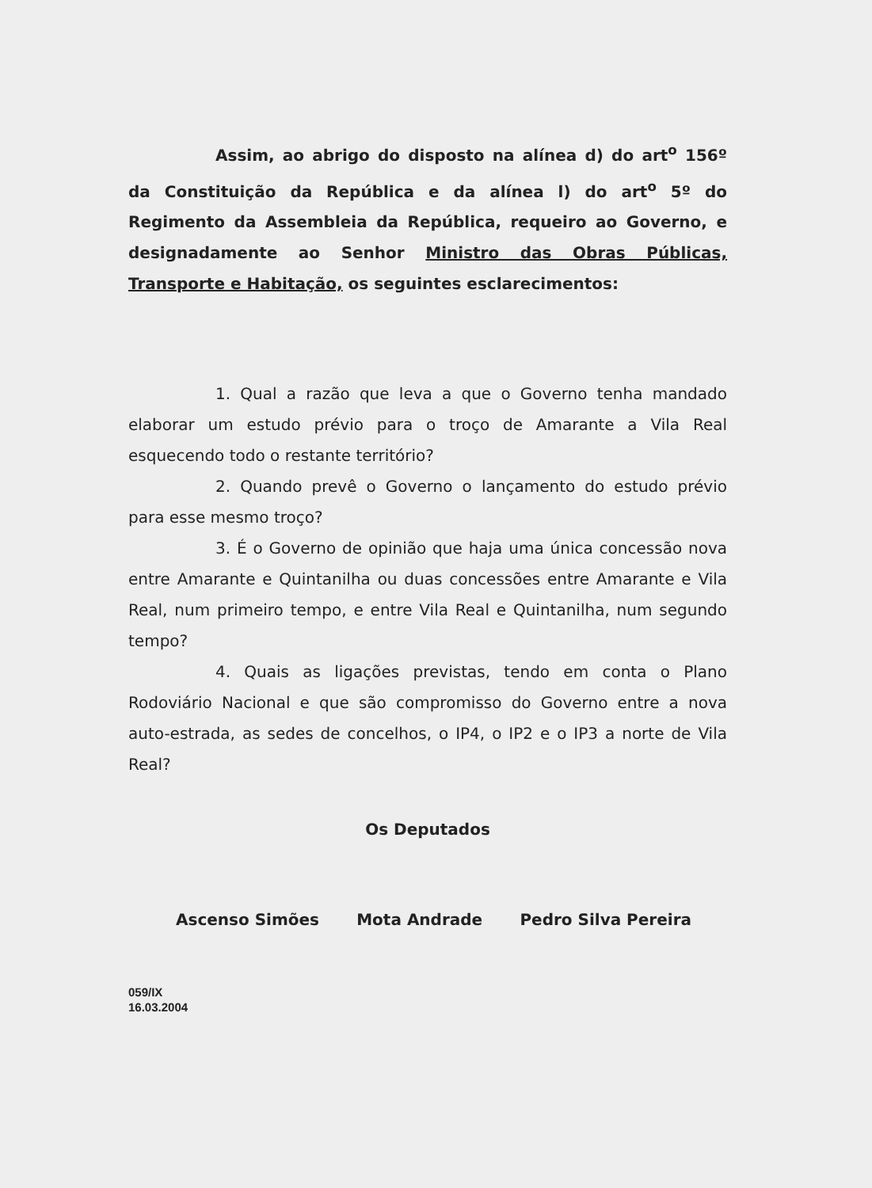Assim, ao abrigo do disposto na alínea d) do art<sup>o</sup> 156º da Constituição da República e da alínea l) do art<sup>o</sup> 5º do Regimento da Assembleia da República, requeiro ao Governo, e designadamente ao Senhor Ministro das Obras Públicas, Transporte e Habitação, os seguintes esclarecimentos:
1. Qual a razão que leva a que o Governo tenha mandado elaborar um estudo prévio para o troço de Amarante a Vila Real esquecendo todo o restante território?
2. Quando prevê o Governo o lançamento do estudo prévio para esse mesmo troço?
3. É o Governo de opinião que haja uma única concessão nova entre Amarante e Quintanilha ou duas concessões entre Amarante e Vila Real, num primeiro tempo, e entre Vila Real e Quintanilha, num segundo tempo?
4. Quais as ligações previstas, tendo em conta o Plano Rodoviário Nacional e que são compromisso do Governo entre a nova auto-estrada, as sedes de concelhos, o IP4, o IP2 e o IP3 a norte de Vila Real?
Os Deputados
Ascenso Simões Mota Andrade Pedro Silva Pereira
059/IX
16.03.2004